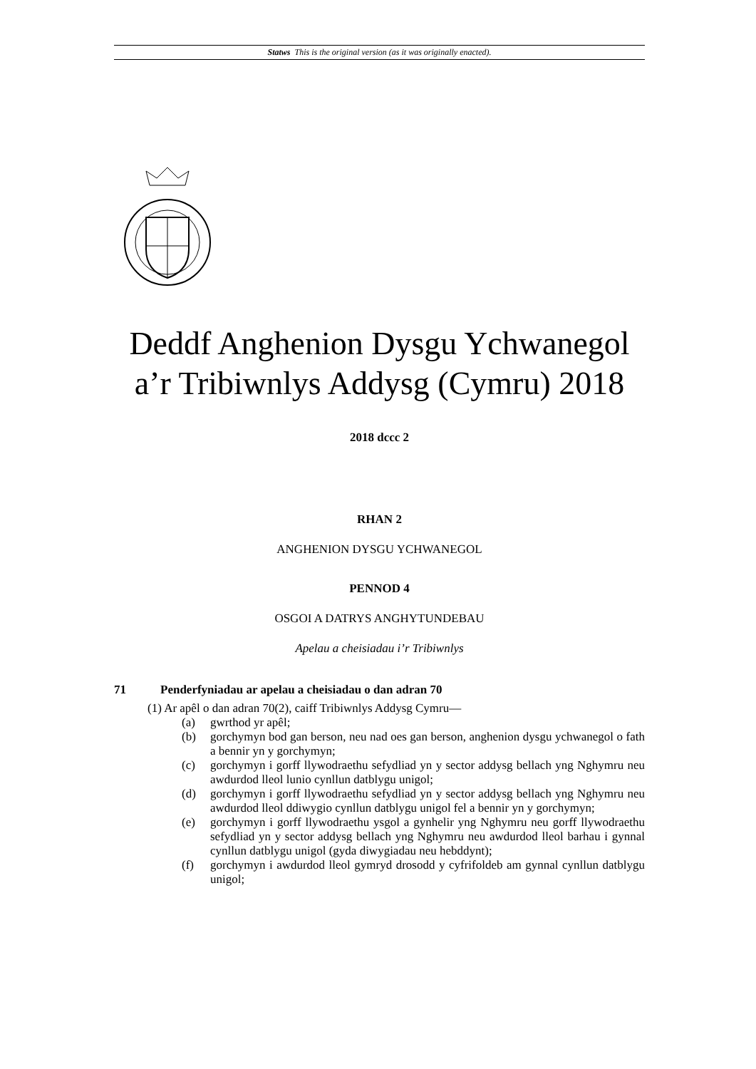Statws This is the original version (as it was originally enacted).
Deddf Anghenion Dysgu Ychwanegol
a’r Tribiwnlys Addysg (Cymru) 2018
2018 dccc 2
RHAN 2
ANGHENION DYSGU YCHWANEGOL
PENNOD 4
OSGOI A DATRYS ANGHYTUNDEBAU
Apelau a cheisiadau i’r Tribiwnlys
71 Penderfyniadau ar apelau a cheisiadau o dan adran 70
(1) Ar apêl o dan adran 70(2), caiff Tribiwnlys Addysg Cymru—
(a) gwrthod yr apêl;
(b) gorchymyn bod gan berson, neu nad oes gan berson, anghenion dysgu ychwanegol o fath a bennir yn y gorchymyn;
(c) gorchymyn i gorff llywodraethu sefydliad yn y sector addysg bellach yng Nghymru neu awdurdod lleol lunio cynllun datblygu unigol;
(d) gorchymyn i gorff llywodraethu sefydliad yn y sector addysg bellach yng Nghymru neu awdurdod lleol ddiwygio cynllun datblygu unigol fel a bennir yn y gorchymyn;
(e) gorchymyn i gorff llywodraethu ysgol a gynhelir yng Nghymru neu gorff llywodraethu sefydliad yn y sector addysg bellach yng Nghymru neu awdurdod lleol barhau i gynnal cynllun datblygu unigol (gyda diwygiadau neu hebddynt);
(f) gorchymyn i awdurdod lleol gymryd drosodd y cyfrifoldeb am gynnal cynllun datblygu unigol;